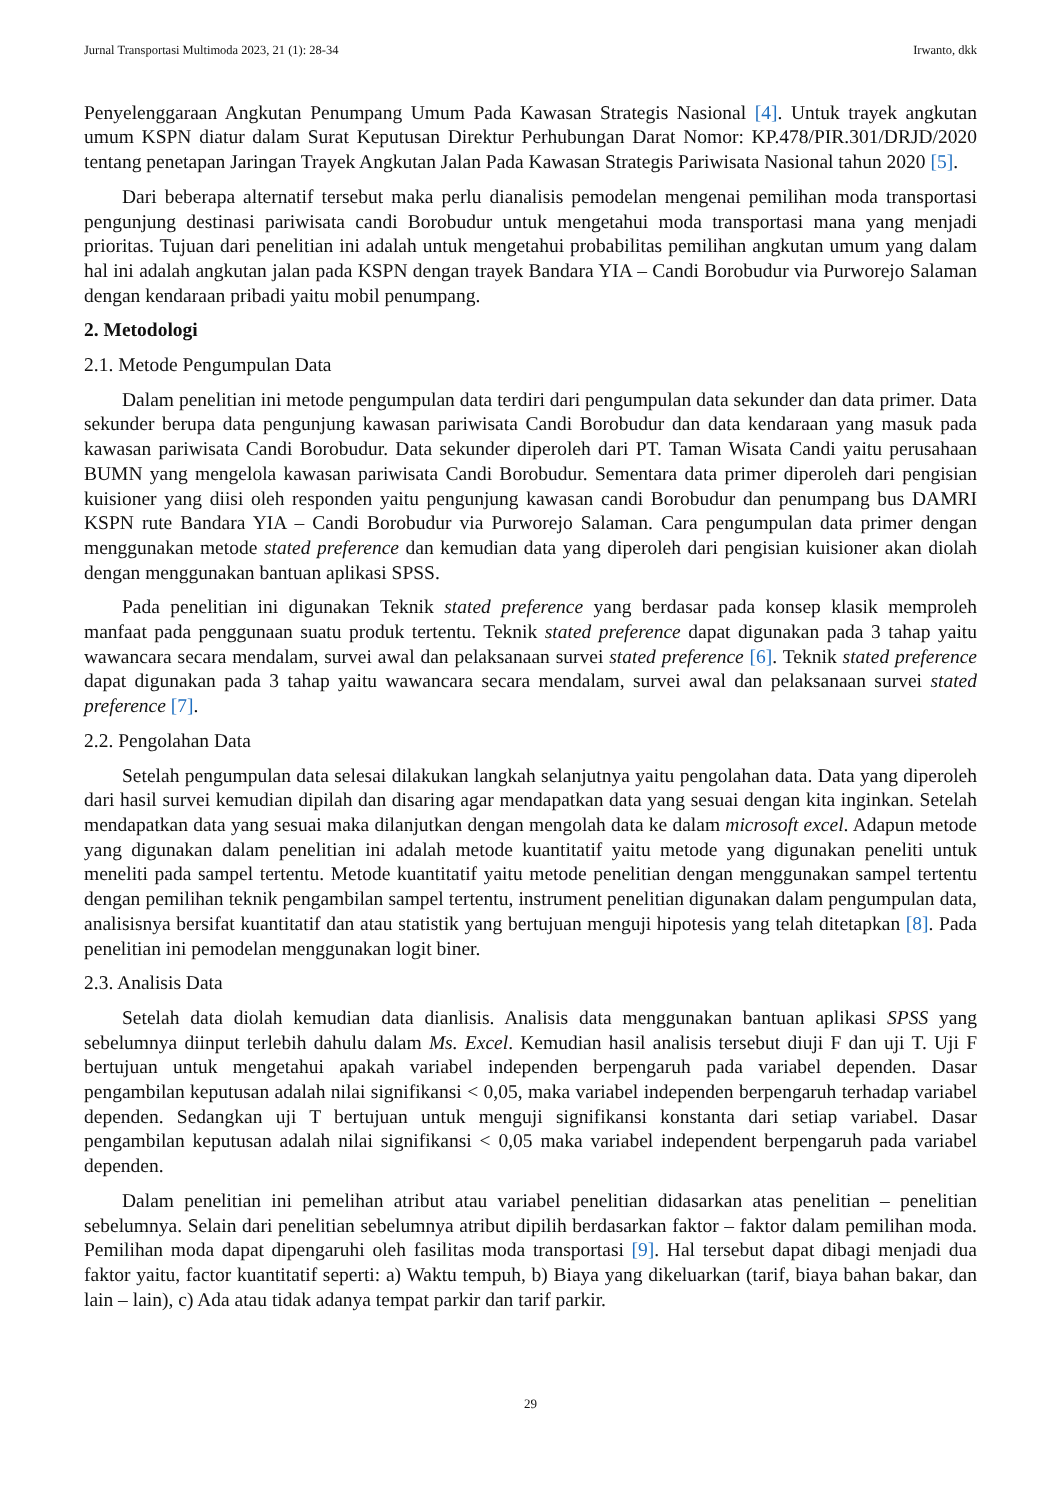Jurnal Transportasi Multimoda 2023, 21 (1): 28-34 Irwanto, dkk
Penyelenggaraan Angkutan Penumpang Umum Pada Kawasan Strategis Nasional [4]. Untuk trayek angkutan umum KSPN diatur dalam Surat Keputusan Direktur Perhubungan Darat Nomor: KP.478/PIR.301/DRJD/2020 tentang penetapan Jaringan Trayek Angkutan Jalan Pada Kawasan Strategis Pariwisata Nasional tahun 2020 [5].
Dari beberapa alternatif tersebut maka perlu dianalisis pemodelan mengenai pemilihan moda transportasi pengunjung destinasi pariwisata candi Borobudur untuk mengetahui moda transportasi mana yang menjadi prioritas. Tujuan dari penelitian ini adalah untuk mengetahui probabilitas pemilihan angkutan umum yang dalam hal ini adalah angkutan jalan pada KSPN dengan trayek Bandara YIA – Candi Borobudur via Purworejo Salaman dengan kendaraan pribadi yaitu mobil penumpang.
2. Metodologi
2.1. Metode Pengumpulan Data
Dalam penelitian ini metode pengumpulan data terdiri dari pengumpulan data sekunder dan data primer. Data sekunder berupa data pengunjung kawasan pariwisata Candi Borobudur dan data kendaraan yang masuk pada kawasan pariwisata Candi Borobudur. Data sekunder diperoleh dari PT. Taman Wisata Candi yaitu perusahaan BUMN yang mengelola kawasan pariwisata Candi Borobudur. Sementara data primer diperoleh dari pengisian kuisioner yang diisi oleh responden yaitu pengunjung kawasan candi Borobudur dan penumpang bus DAMRI KSPN rute Bandara YIA – Candi Borobudur via Purworejo Salaman. Cara pengumpulan data primer dengan menggunakan metode stated preference dan kemudian data yang diperoleh dari pengisian kuisioner akan diolah dengan menggunakan bantuan aplikasi SPSS.
Pada penelitian ini digunakan Teknik stated preference yang berdasar pada konsep klasik memproleh manfaat pada penggunaan suatu produk tertentu. Teknik stated preference dapat digunakan pada 3 tahap yaitu wawancara secara mendalam, survei awal dan pelaksanaan survei stated preference [6]. Teknik stated preference dapat digunakan pada 3 tahap yaitu wawancara secara mendalam, survei awal dan pelaksanaan survei stated preference [7].
2.2. Pengolahan Data
Setelah pengumpulan data selesai dilakukan langkah selanjutnya yaitu pengolahan data. Data yang diperoleh dari hasil survei kemudian dipilah dan disaring agar mendapatkan data yang sesuai dengan kita inginkan. Setelah mendapatkan data yang sesuai maka dilanjutkan dengan mengolah data ke dalam microsoft excel. Adapun metode yang digunakan dalam penelitian ini adalah metode kuantitatif yaitu metode yang digunakan peneliti untuk meneliti pada sampel tertentu. Metode kuantitatif yaitu metode penelitian dengan menggunakan sampel tertentu dengan pemilihan teknik pengambilan sampel tertentu, instrument penelitian digunakan dalam pengumpulan data, analisisnya bersifat kuantitatif dan atau statistik yang bertujuan menguji hipotesis yang telah ditetapkan [8]. Pada penelitian ini pemodelan menggunakan logit biner.
2.3. Analisis Data
Setelah data diolah kemudian data dianlisis. Analisis data menggunakan bantuan aplikasi SPSS yang sebelumnya diinput terlebih dahulu dalam Ms. Excel. Kemudian hasil analisis tersebut diuji F dan uji T. Uji F bertujuan untuk mengetahui apakah variabel independen berpengaruh pada variabel dependen. Dasar pengambilan keputusan adalah nilai signifikansi < 0,05, maka variabel independen berpengaruh terhadap variabel dependen. Sedangkan uji T bertujuan untuk menguji signifikansi konstanta dari setiap variabel. Dasar pengambilan keputusan adalah nilai signifikansi < 0,05 maka variabel independent berpengaruh pada variabel dependen.
Dalam penelitian ini pemelihan atribut atau variabel penelitian didasarkan atas penelitian – penelitian sebelumnya. Selain dari penelitian sebelumnya atribut dipilih berdasarkan faktor – faktor dalam pemilihan moda. Pemilihan moda dapat dipengaruhi oleh fasilitas moda transportasi [9]. Hal tersebut dapat dibagi menjadi dua faktor yaitu, factor kuantitatif seperti: a) Waktu tempuh, b) Biaya yang dikeluarkan (tarif, biaya bahan bakar, dan lain – lain), c) Ada atau tidak adanya tempat parkir dan tarif parkir.
29